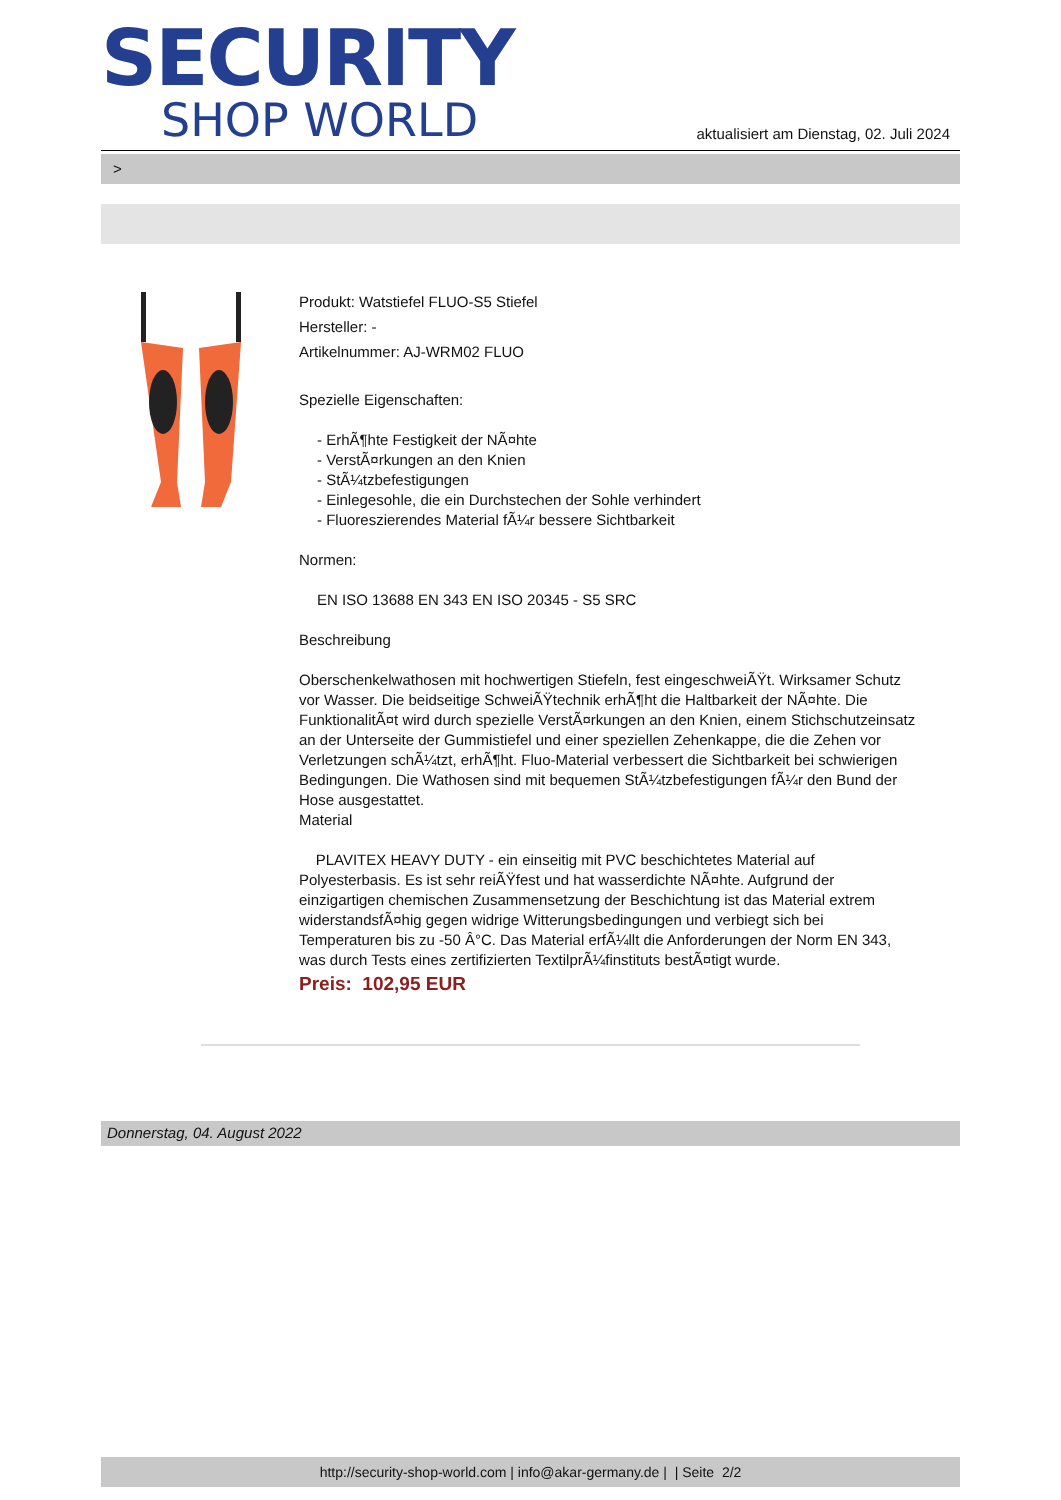SECURITY
SHOP WORLD
aktualisiert am Dienstag, 02. Juli 2024
>
Produkt: Watstiefel FLUO-S5 Stiefel
Hersteller: -
Artikelnummer: AJ-WRM02 FLUO
Spezielle Eigenschaften:
- ErhÃ¶hte Festigkeit der NÃ¤hte
- VerstÃ¤rkungen an den Knien
- StÃ¼tzbefestigungen
- Einlegesohle, die ein Durchstechen der Sohle verhindert
- Fluoreszierendes Material fÃ¼r bessere Sichtbarkeit
Normen:
EN ISO 13688 EN 343 EN ISO 20345 - S5 SRC
Beschreibung
Oberschenkelwathosen mit hochwertigen Stiefeln, fest eingeschweiÃŸt. Wirksamer Schutz vor Wasser. Die beidseitige SchweiÃŸtechnik erhÃ¶ht die Haltbarkeit der NÃ¤hte. Die FunktionalitÃ¤t wird durch spezielle VerstÃ¤rkungen an den Knien, einem Stichschutzeinsatz an der Unterseite der Gummistiefel und einer speziellen Zehenkappe, die die Zehen vor Verletzungen schÃ¼tzt, erhÃ¶ht. Fluo-Material verbessert die Sichtbarkeit bei schwierigen Bedingungen. Die Wathosen sind mit bequemen StÃ¼tzbefestigungen fÃ¼r den Bund der Hose ausgestattet.
Material
PLAVITEX HEAVY DUTY - ein einseitig mit PVC beschichtetes Material auf Polyesterbasis. Es ist sehr reiÃŸfest und hat wasserdichte NÃ¤hte. Aufgrund der einzigartigen chemischen Zusammensetzung der Beschichtung ist das Material extrem widerstandsfÃ¤hig gegen widrige Witterungsbedingungen und verbiegt sich bei Temperaturen bis zu -50 Â°C. Das Material erfÃ¼llt die Anforderungen der Norm EN 343, was durch Tests eines zertifizierten TextilprÃ¼finstituts bestÃ¤tigt wurde.
Preis: 102,95 EUR
Donnerstag, 04. August 2022
http://security-shop-world.com | info@akar-germany.de | | Seite 2/2